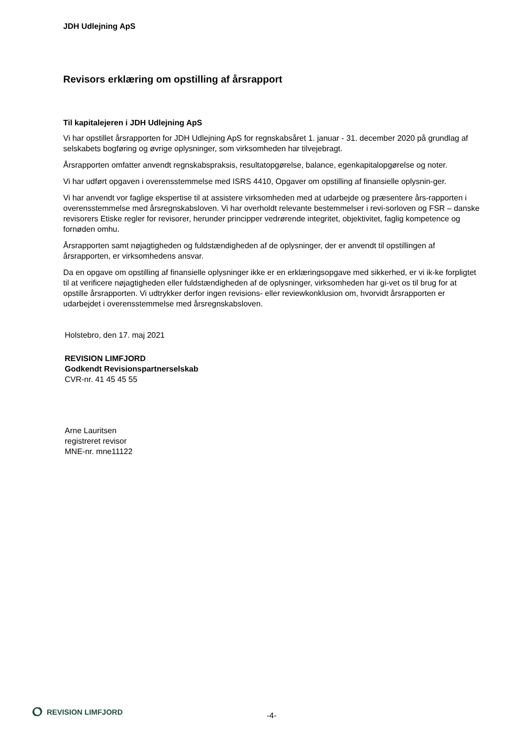JDH Udlejning ApS
Revisors erklæring om opstilling af årsrapport
Til kapitalejeren i JDH Udlejning ApS
Vi har opstillet årsrapporten for JDH Udlejning ApS for regnskabsåret 1. januar - 31. december 2020 på grundlag af selskabets bogføring og øvrige oplysninger, som virksomheden har tilvejebragt.
Årsrapporten omfatter anvendt regnskabspraksis, resultatopgørelse, balance, egenkapitalopgørelse og noter.
Vi har udført opgaven i overensstemmelse med ISRS 4410, Opgaver om opstilling af finansielle oplysnin-ger.
Vi har anvendt vor faglige ekspertise til at assistere virksomheden med at udarbejde og præsentere års-rapporten i overensstemmelse med årsregnskabsloven. Vi har overholdt relevante bestemmelser i revi-sorloven og FSR – danske revisorers Etiske regler for revisorer, herunder principper vedrørende integritet, objektivitet, faglig kompetence og fornøden omhu.
Årsrapporten samt nøjagtigheden og fuldstændigheden af de oplysninger, der er anvendt til opstillingen af årsrapporten, er virksomhedens ansvar.
Da en opgave om opstilling af finansielle oplysninger ikke er en erklæringsopgave med sikkerhed, er vi ik-ke forpligtet til at verificere nøjagtigheden eller fuldstændigheden af de oplysninger, virksomheden har gi-vet os til brug for at opstille årsrapporten. Vi udtrykker derfor ingen revisions- eller reviewkonklusion om, hvorvidt årsrapporten er udarbejdet i overensstemmelse med årsregnskabsloven.
Holstebro, den 17. maj 2021
REVISION LIMFJORD
Godkendt Revisionspartnerselskab
CVR-nr. 41 45 45 55
Arne Lauritsen
registreret revisor
MNE-nr. mne11122
REVISION LIMFJORD
-4-